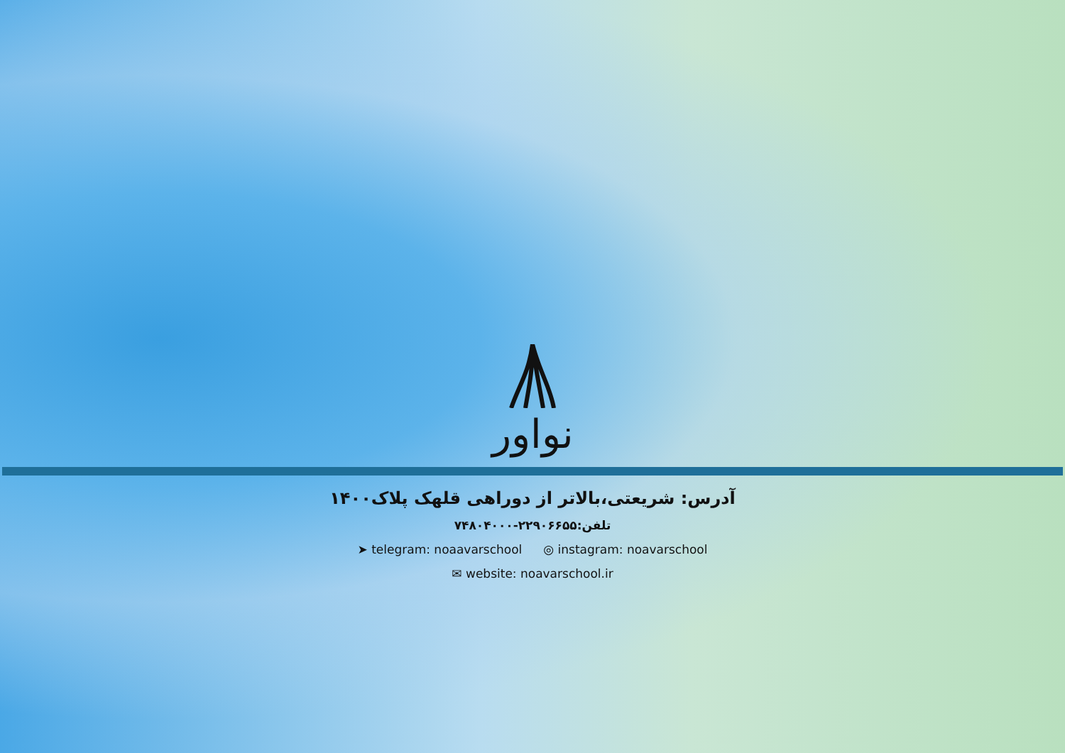نواور
آدرس: شریعتی،بالاتر از دوراهی قلهک پلاک۱۴۰۰
تلفن:۲۲۹۰۶۶۵۵-۷۴۸۰۴۰۰۰
➤ telegram: noaavarschool ◎ instagram: noavarschool
✉ website: noavarschool.ir